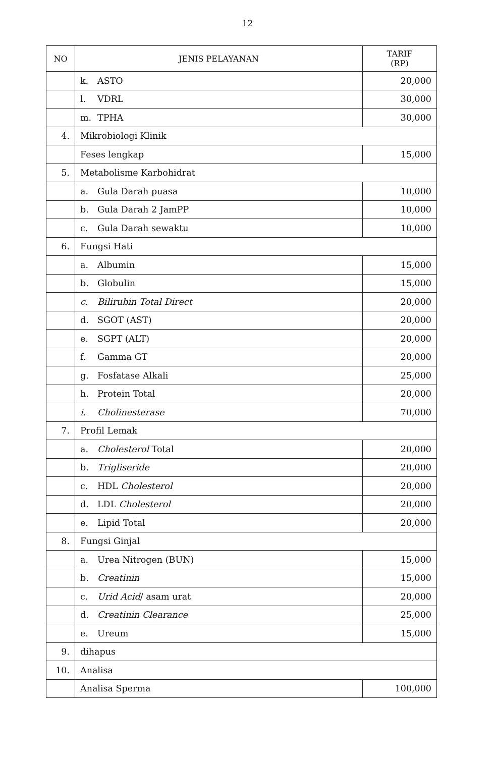12
| NO | JENIS PELAYANAN | TARIF (RP) |
| --- | --- | --- |
| | k. ASTO | 20,000 |
| | l. VDRL | 30,000 |
| | m. TPHA | 30,000 |
| 4. | Mikrobiologi Klinik | |
| | Feses lengkap | 15,000 |
| 5. | Metabolisme Karbohidrat | |
| | a. Gula Darah puasa | 10,000 |
| | b. Gula Darah 2 JamPP | 10,000 |
| | c. Gula Darah sewaktu | 10,000 |
| 6. | Fungsi Hati | |
| | a. Albumin | 15,000 |
| | b. Globulin | 15,000 |
| | c. Bilirubin Total Direct | 20,000 |
| | d. SGOT (AST) | 20,000 |
| | e. SGPT (ALT) | 20,000 |
| | f. Gamma GT | 20,000 |
| | g. Fosfatase Alkali | 25,000 |
| | h. Protein Total | 20,000 |
| | i. Cholinesterase | 70,000 |
| 7. | Profil Lemak | |
| | a. Cholesterol Total | 20,000 |
| | b. Trigliseride | 20,000 |
| | c. HDL Cholesterol | 20,000 |
| | d. LDL Cholesterol | 20,000 |
| | e. Lipid Total | 20,000 |
| 8. | Fungsi Ginjal | |
| | a. Urea Nitrogen (BUN) | 15,000 |
| | b. Creatinin | 15,000 |
| | c. Urid Acid / asam urat | 20,000 |
| | d. Creatinin Clearance | 25,000 |
| | e. Ureum | 15,000 |
| 9. | dihapus | |
| 10. | Analisa | |
| | Analisa Sperma | 100,000 |